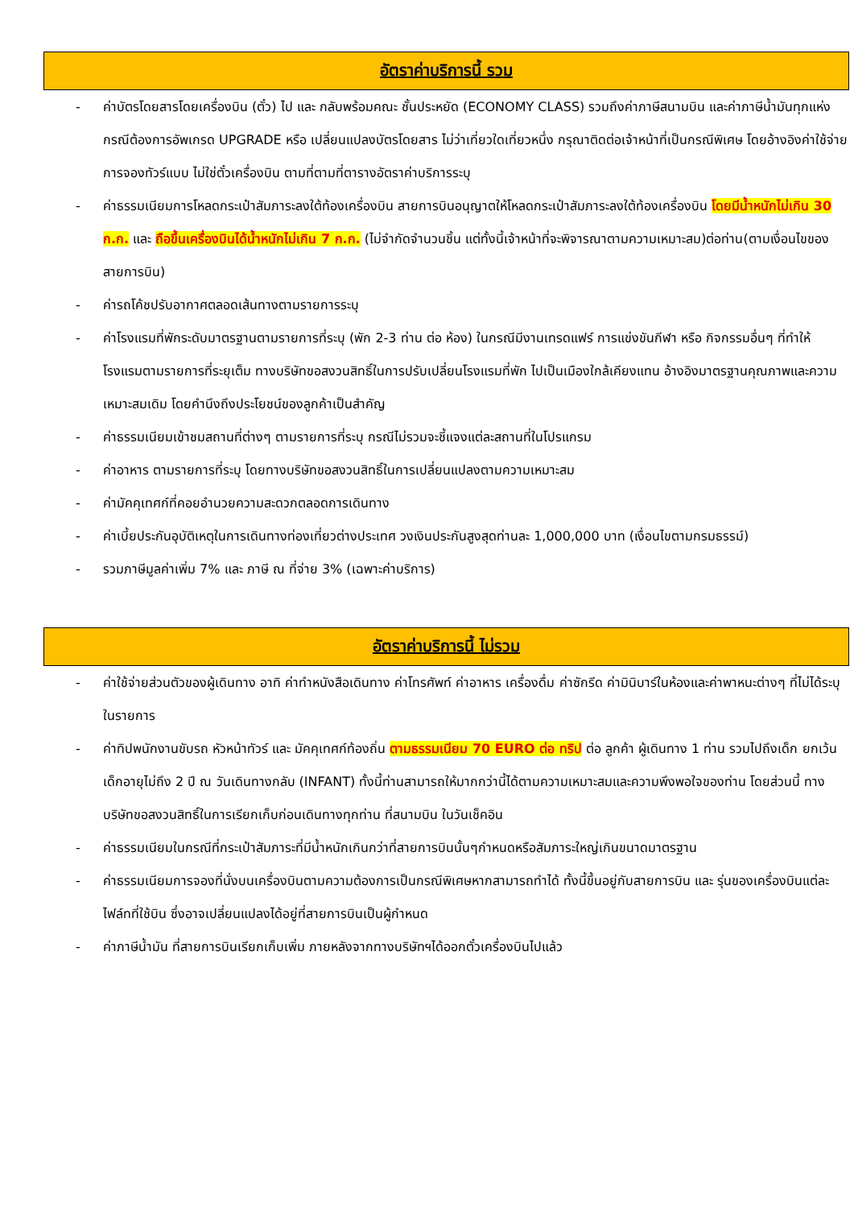อัตราค่าบริการนี้ รวม
- ค่าบัตรโดยสารโดยเครื่องบิน (ตั๋ว) ไป และ กลับพร้อมคณะ ชั้นประหยัด (ECONOMY CLASS) รวมถึงค่าภาษีสนามบิน และค่าภาษีน้ำมันทุกแห่ง กรณีต้องการอัพเกรด UPGRADE หรือ เปลี่ยนแปลงบัตรโดยสาร ไม่ว่าเที่ยวใดเที่ยวหนึ่ง กรุณาติดต่อเจ้าหน้าที่เป็นกรณีพิเศษ โดยอ้างอิงค่าใช้จ่ายการจองทัวร์แบบ ไม่ใช่ตั๋วเครื่องบิน ตามที่ตามที่ตารางอัตราค่าบริการระบุ
- ค่าธรรมเนียมการโหลดกระเป๋าสัมภาระลงใต้ท้องเครื่องบิน สายการบินอนุญาตให้โหลดกระเป๋าสัมภาระลงใต้ท้องเครื่องบิน โดยมีน้ำหนักไม่เกิน 30 ก.ก. และ ถือขึ้นเครื่องบินได้น้ำหนักไม่เกิน 7 ก.ก. (ไม่จำกัดจำนวนชิ้น แต่ทั้งนี้เจ้าหน้าที่จะพิจารณาตามความเหมาะสม)ต่อท่าน(ตามเงื่อนไขของสายการบิน)
- ค่ารถโค้ชปรับอากาศตลอดเส้นทางตามรายการระบุ
- ค่าโรงแรมที่พักระดับมาตรฐานตามรายการที่ระบุ (พัก 2-3 ท่าน ต่อ ห้อง) ในกรณีมีงานเทรดแฟร์ การแข่งขันกีฬา หรือ กิจกรรมอื่นๆ ที่ทำให้โรงแรมตามรายการที่ระยุเต็ม ทางบริษัทขอสงวนสิทธิ์ในการปรับเปลี่ยนโรงแรมที่พัก ไปเป็นเมืองใกล้เคียงแทน อ้างอิงมาตรฐานคุณภาพและความเหมาะสมเดิม โดยคำนึงถึงประโยชน์ของลูกค้าเป็นสำคัญ
- ค่าธรรมเนียมเข้าชมสถานที่ต่างๆ ตามรายการที่ระบุ กรณีไม่รวมจะชี้แจงแต่ละสถานที่ในโปรแกรม
- ค่าอาหาร ตามรายการที่ระบุ โดยทางบริษัทขอสงวนสิทธิ์ในการเปลี่ยนแปลงตามความเหมาะสม
- ค่ามัคคุเทศก์ที่คอยอำนวยความสะดวกตลอดการเดินทาง
- ค่าเบี้ยประกันอุบัติเหตุในการเดินทางท่องเที่ยวต่างประเทศ วงเงินประกันสูงสุดท่านละ 1,000,000 บาท (เงื่อนไขตามกรมธรรม์)
- รวมภาษีมูลค่าเพิ่ม 7% และ ภาษี ณ ที่จ่าย 3% (เฉพาะค่าบริการ)
อัตราค่าบริการนี้ ไม่รวม
- ค่าใช้จ่ายส่วนตัวของผู้เดินทาง อาทิ ค่าทำหนังสือเดินทาง ค่าโทรศัพท์ ค่าอาหาร เครื่องดื่ม ค่าซักรีด ค่ามินิบาร์ในห้องและค่าพาหนะต่างๆ ที่ไม่ได้ระบุในรายการ
- ค่าทิปพนักงานขับรถ หัวหน้าทัวร์ และ มัคคุเทศก์ท้องถิ่น ตามธรรมเนียม 70 EURO ต่อ ทริป ต่อ ลูกค้า ผู้เดินทาง 1 ท่าน รวมไปถึงเด็ก ยกเว้นเด็กอายุไม่ถึง 2 ปี ณ วันเดินทางกลับ (INFANT) ทั้งนี้ท่านสามารถให้มากกว่านี้ได้ตามความเหมาะสมและความพึงพอใจของท่าน โดยส่วนนี้ ทางบริษัทขอสงวนสิทธิ์ในการเรียกเก็บก่อนเดินทางทุกท่าน ที่สนามบิน ในวันเช็คอิน
- ค่าธรรมเนียมในกรณีที่กระเป๋าสัมภาระที่มีน้ำหนักเกินกว่าที่สายการบินนั้นๆกำหนดหรือสัมภาระใหญ่เกินขนาดมาตรฐาน
- ค่าธรรมเนียมการจองที่นั่งบนเครื่องบินตามความต้องการเป็นกรณีพิเศษหากสามารถทำได้ ทั้งนี้ขึ้นอยู่กับสายการบิน และ รุ่นของเครื่องบินแต่ละไฟล์ทที่ใช้บิน ซึ่งอาจเปลี่ยนแปลงได้อยู่ที่สายการบินเป็นผู้กำหนด
- ค่าภาษีน้ำมัน ที่สายการบินเรียกเก็บเพิ่ม ภายหลังจากทางบริษัทฯได้ออกตั๋วเครื่องบินไปแล้ว